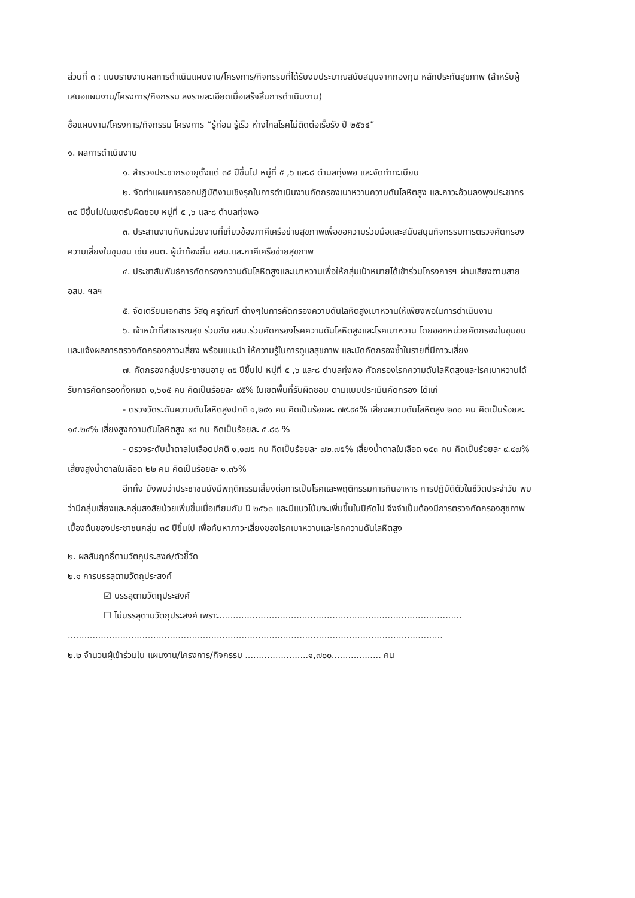ส่วนที่ ๓ : แบบรายงานผลการดำเนินแผนงาน/โครงการ/กิจกรรมที่ได้รับงบประมาณสนับสนุนจากกองทุน หลักประกันสุขภาพ (สำหรับผู้เสนอแผนงาน/โครงการ/กิจกรรม ลงรายละเอียดเมื่อเสร็จสิ้นการดำเนินงาน)
ชื่อแผนงาน/โครงการ/กิจกรรม โครงการ “รู้ก่อน รู้เร็ว ห่างไกลโรคไม่ติดต่อเรื้อรัง ปี ๒๕๖๔”
๑. ผลการดำเนินงาน
๑. สำรวจประชากรอายุตั้งแต่ ๓๕ ปีขึ้นไป หมู่ที่ ๕ ,๖ และ๘ ตำบลทุ่งพอ และจัดทำทะเบียน
๒. จัดทำแผนการออกปฏิบัติงานเชิงรุกในการดำเนินงานคัดกรองเบาหวานความดันโลหิตสูง และภาวะอ้วนลงพุงประชากร ๓๕ ปีขึ้นไปในเขตรับผิดชอบ หมู่ที่ ๕ ,๖ และ๘ ตำบลทุ่งพอ
๓. ประสานงานกับหน่วยงานที่เกี่ยวข้องภาคีเครือข่ายสุขภาพเพื่อขอความร่วมมือและสนับสนุนกิจกรรมการตรวจคัดกรองความเสี่ยงในชุมชน เช่น อบต. ผู้นำท้องถิ่น อสม.และภาคีเครือข่ายสุขภาพ
๔. ประชาสัมพันธ์การคัดกรองความดันโลหิตสูงและเบาหวานเพื่อให้กลุ่มเป้าหมายได้เข้าร่วมโครงการฯ ผ่านเสียงตามสาย อสม. ฯลฯ
๕. จัดเตรียมเอกสาร วัสดุ ครุภัณฑ์ ต่างๆในการคัดกรองความดันโลหิตสูงเบาหวานให้เพียงพอในการดำเนินงาน
๖. เจ้าหน้าที่สาธารณสุข ร่วมกับ อสม.ร่วมคัดกรองโรคความดันโลหิตสูงและโรคเบาหวาน โดยออกหน่วยคัดกรองในชุมชนและแจ้งผลการตรวจคัดกรองภาวะเสี่ยง พร้อมแนะนำ ให้ความรู้ในการดูแลสุขภาพ และนัดคัดกรองซ้ำในรายที่มีภาวะเสี่ยง
๗. คัดกรองกลุ่มประชาชนอายุ ๓๕ ปีขึ้นไป หมู่ที่ ๕ ,๖ และ๘ ตำบลทุ่งพอ คัดกรองโรคความดันโลหิตสูงและโรคเบาหวานได้รับการคัดกรองทั้งหมด ๑,๖๑๕ คน คิดเป็นร้อยละ ๙๕% ในเขตพื้นที่รับผิดชอบ ตามแบบประเมินคัดกรอง ได้แก่
- ตรวจวัดระดับความดันโลหิตสูงปกติ ๑,๒๙๑ คน คิดเป็นร้อยละ ๗๙.๙๔% เสี่ยงความดันโลหิตสูง ๒๓๐ คน คิดเป็นร้อยละ ๑๔.๒๔% เสี่ยงสูงความดันโลหิตสูง ๙๔ คน คิดเป็นร้อยละ ๕.๘๘ %
- ตรวจระดับน้ำตาลในเลือดปกติ ๑,๑๗๕ คน คิดเป็นร้อยละ ๗๒.๗๕% เสี่ยงน้ำตาลในเลือด ๑๕๓ คน คิดเป็นร้อยละ ๙.๔๗% เสี่ยงสูงน้ำตาลในเลือด ๒๒ คน คิดเป็นร้อยละ ๑.๓๖%
อีกทั้ง ยังพบว่าประชาชนยังมีพฤติกรรมเสี่ยงต่อการเป็นโรคและพฤติกรรมการกินอาหาร การปฏิบัติตัวในชีวิตประจำวัน พบว่ามีกลุ่มเสี่ยงและกลุ่มสงสัยป่วยเพิ่มขึ้นเมื่อเทียบกับ ปี ๒๕๖๓ และมีแนวโน้มจะเพิ่มขึ้นในปีถัดไป จึงจำเป็นต้องมีการตรวจคัดกรองสุขภาพเบื้องต้นของประชาชนกลุ่ม ๓๕ ปีขึ้นไป เพื่อค้นหาภาวะเสี่ยงของโรคเบาหวานและโรคความดันโลหิตสูง
๒. ผลสัมฤทธิ์ตามวัตถุประสงค์/ตัวชี้วัด
๒.๑ การบรรลุตามวัตถุประสงค์
☑ บรรลุตามวัตถุประสงค์
☐ ไม่บรรลุตามวัตถุประสงค์ เพราะ........................................................................................
........................................................................................................................................
๒.๒ จำนวนผู้เข้าร่วมใน แผนงาน/โครงการ/กิจกรรม .......................๑,๗๐๐.................. คน